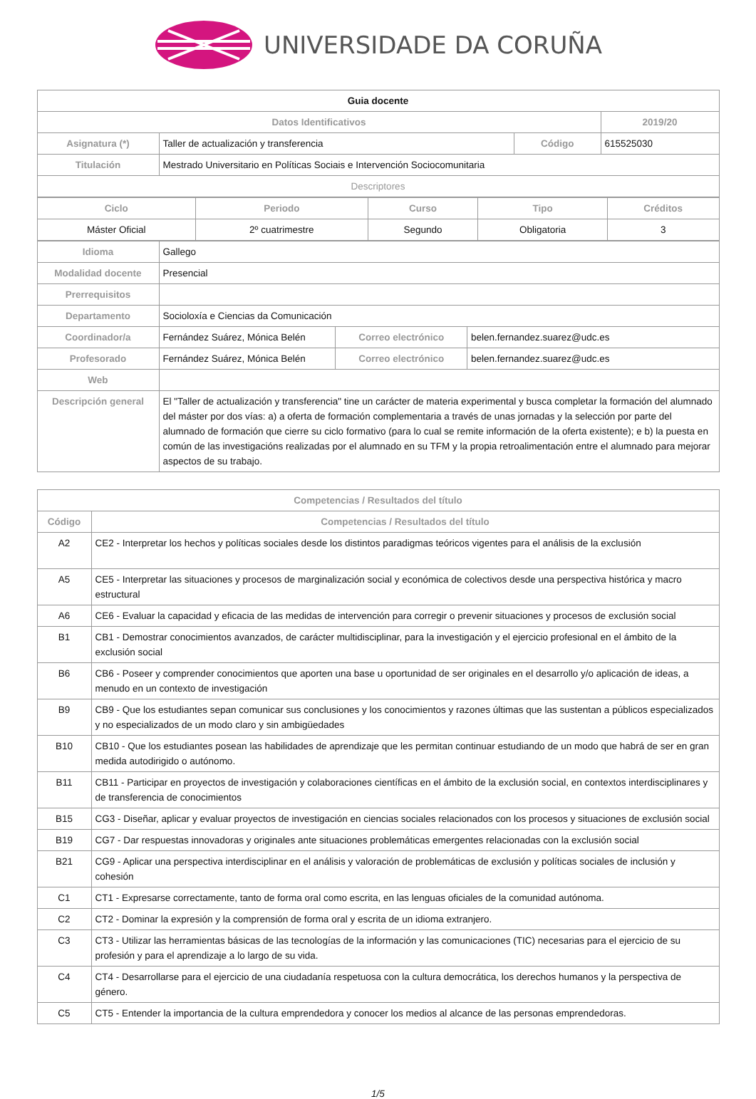UNIVERSIDADE DA CORUÑA
| Guia docente | | | | |
| Datos Identificativos | | | | 2019/20 |
| Asignatura (*) | Taller de actualización y transferencia | Código | 615525030 | |
| Titulación | Mestrado Universitario en Políticas Sociais e Intervención Sociocomunitaria | | | |
| Descriptores | | | | |
| Ciclo | Periodo | Curso | Tipo | Créditos |
| --- | --- | --- | --- | --- |
| Máster Oficial | 2º cuatrimestre | Segundo | Obligatoria | 3 |
| Idioma | Gallego | | |
| Modalidad docente | Presencial | | |
| Prerrequisitos | | | |
| Departamento | Socioloxía e Ciencias da Comunicación | | |
| Coordinador/a | Fernández Suárez, Mónica Belén | Correo electrónico | belen.fernandez.suarez@udc.es |
| Profesorado | Fernández Suárez, Mónica Belén | Correo electrónico | belen.fernandez.suarez@udc.es |
| Web | | | |
| Descripción general | El "Taller de actualización y transferencia" tine un carácter de materia experimental y busca completar la formación del alumnado del máster por dos vías: a) a oferta de formación complementaria a través de unas jornadas y la selección por parte del alumnado de formación que cierre su ciclo formativo (para lo cual se remite información de la oferta existente); e b) la puesta en común de las investigacións realizadas por el alumnado en su TFM y la propia retroalimentación entre el alumnado para mejorar aspectos de su trabajo. | | |
| Competencias / Resultados del título | |
| --- | --- |
| Código | Competencias / Resultados del título |
| A2 | CE2 - Interpretar los hechos y políticas sociales desde los distintos paradigmas teóricos vigentes para el análisis de la exclusión |
| A5 | CE5 - Interpretar las situaciones y procesos de marginalización social y económica de colectivos desde una perspectiva histórica y macro estructural |
| A6 | CE6 - Evaluar la capacidad y eficacia de las medidas de intervención para corregir o prevenir situaciones y procesos de exclusión social |
| B1 | CB1 - Demostrar conocimientos avanzados, de carácter multidisciplinar, para la investigación y el ejercicio profesional en el ámbito de la exclusión social |
| B6 | CB6 - Poseer y comprender conocimientos que aporten una base u oportunidad de ser originales en el desarrollo y/o aplicación de ideas, a menudo en un contexto de investigación |
| B9 | CB9 - Que los estudiantes sepan comunicar sus conclusiones y los conocimientos y razones últimas que las sustentan a públicos especializados y no especializados de un modo claro y sin ambigüedades |
| B10 | CB10 - Que los estudiantes posean las habilidades de aprendizaje que les permitan continuar estudiando de un modo que habrá de ser en gran medida autodirigido o autónomo. |
| B11 | CB11 - Participar en proyectos de investigación y colaboraciones científicas en el ámbito de la exclusión social, en contextos interdisciplinares y de transferencia de conocimientos |
| B15 | CG3 - Diseñar, aplicar y evaluar proyectos de investigación en ciencias sociales relacionados con los procesos y situaciones de exclusión social |
| B19 | CG7 - Dar respuestas innovadoras y originales ante situaciones problemáticas emergentes relacionadas con la exclusión social |
| B21 | CG9 - Aplicar una perspectiva interdisciplinar en el análisis y valoración de problemáticas de exclusión y políticas sociales de inclusión y cohesión |
| C1 | CT1 - Expresarse correctamente, tanto de forma oral como escrita, en las lenguas oficiales de la comunidad autónoma. |
| C2 | CT2 - Dominar la expresión y la comprensión de forma oral y escrita de un idioma extranjero. |
| C3 | CT3 - Utilizar las herramientas básicas de las tecnologías de la información y las comunicaciones (TIC) necesarias para el ejercicio de su profesión y para el aprendizaje a lo largo de su vida. |
| C4 | CT4 - Desarrollarse para el ejercicio de una ciudadanía respetuosa con la cultura democrática, los derechos humanos y la perspectiva de género. |
| C5 | CT5 - Entender la importancia de la cultura emprendedora y conocer los medios al alcance de las personas emprendedoras. |
1/5